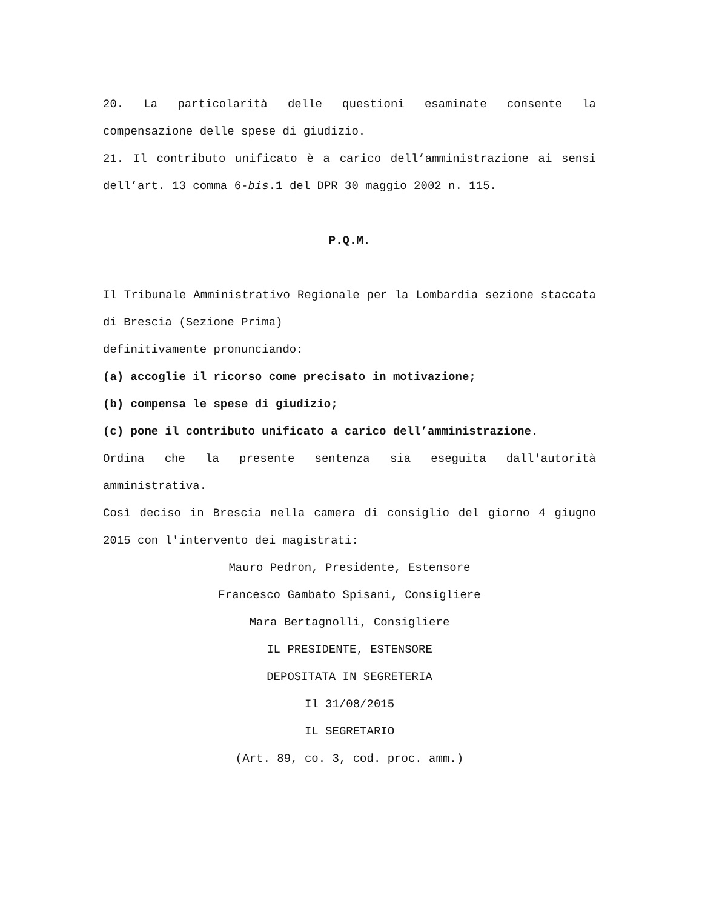20. La particolarità delle questioni esaminate consente la compensazione delle spese di giudizio.
21. Il contributo unificato è a carico dell’amministrazione ai sensi dell’art. 13 comma 6-bis.1 del DPR 30 maggio 2002 n. 115.
P.Q.M.
Il Tribunale Amministrativo Regionale per la Lombardia sezione staccata di Brescia (Sezione Prima)
definitivamente pronunciando:
(a) accoglie il ricorso come precisato in motivazione;
(b) compensa le spese di giudizio;
(c) pone il contributo unificato a carico dell’amministrazione.
Ordina che la presente sentenza sia eseguita dall'autorità amministrativa.
Così deciso in Brescia nella camera di consiglio del giorno 4 giugno 2015 con l'intervento dei magistrati:
Mauro Pedron, Presidente, Estensore
Francesco Gambato Spisani, Consigliere
Mara Bertagnolli, Consigliere
IL PRESIDENTE, ESTENSORE
DEPOSITATA IN SEGRETERIA
Il 31/08/2015
IL SEGRETARIO
(Art. 89, co. 3, cod. proc. amm.)